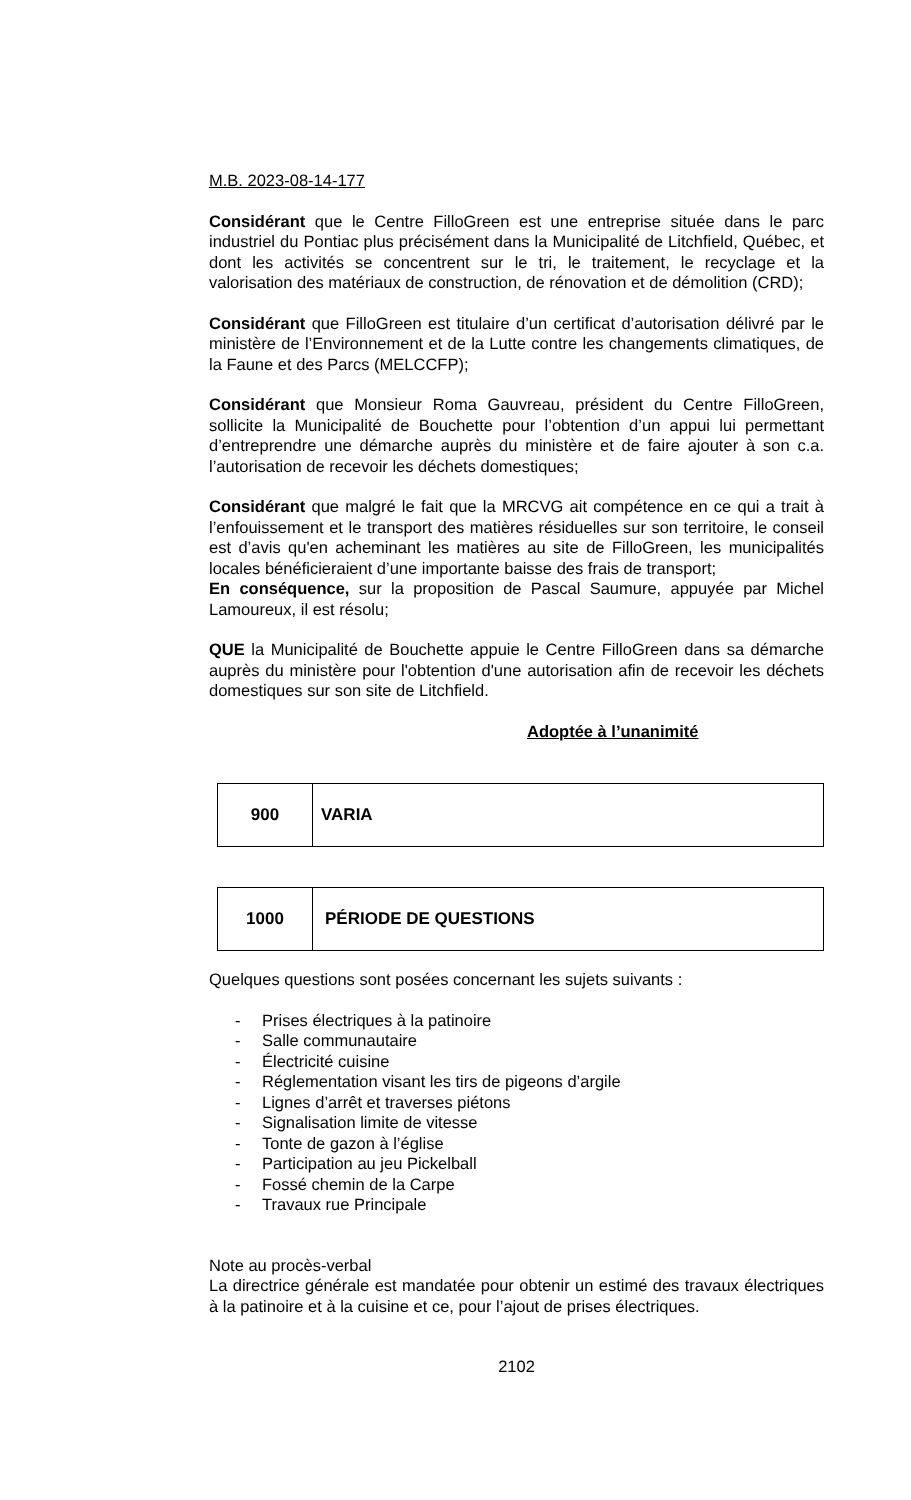M.B. 2023-08-14-177
Considérant que le Centre FilloGreen est une entreprise située dans le parc industriel du Pontiac plus précisément dans la Municipalité de Litchfield, Québec, et dont les activités se concentrent sur le tri, le traitement, le recyclage et la valorisation des matériaux de construction, de rénovation et de démolition (CRD);
Considérant que FilloGreen est titulaire d’un certificat d’autorisation délivré par le ministère de l’Environnement et de la Lutte contre les changements climatiques, de la Faune et des Parcs (MELCCFP);
Considérant que Monsieur Roma Gauvreau, président du Centre FilloGreen, sollicite la Municipalité de Bouchette pour l’obtention d’un appui lui permettant d’entreprendre une démarche auprès du ministère et de faire ajouter à son c.a. l’autorisation de recevoir les déchets domestiques;
Considérant que malgré le fait que la MRCVG ait compétence en ce qui a trait à l’enfouissement et le transport des matières résiduelles sur son territoire, le conseil est d’avis qu'en acheminant les matières au site de FilloGreen, les municipalités locales bénéficieraient d’une importante baisse des frais de transport;
En conséquence, sur la proposition de Pascal Saumure, appuyée par Michel Lamoureux, il est résolu;
QUE la Municipalité de Bouchette appuie le Centre FilloGreen dans sa démarche auprès du ministère pour l'obtention d'une autorisation afin de recevoir les déchets domestiques sur son site de Litchfield.
Adoptée à l’unanimité
| 900 | VARIA |
| 1000 | PÉRIODE DE QUESTIONS |
Quelques questions sont posées concernant les sujets suivants :
- Prises électriques à la patinoire
- Salle communautaire
- Électricité cuisine
- Réglementation visant les tirs de pigeons d’argile
- Lignes d’arrêt et traverses piétons
- Signalisation limite de vitesse
- Tonte de gazon à l’église
- Participation au jeu Pickelball
- Fossé chemin de la Carpe
- Travaux rue Principale
Note au procès-verbal
La directrice générale est mandatée pour obtenir un estimé des travaux électriques à la patinoire et à la cuisine et ce, pour l’ajout de prises électriques.
2102